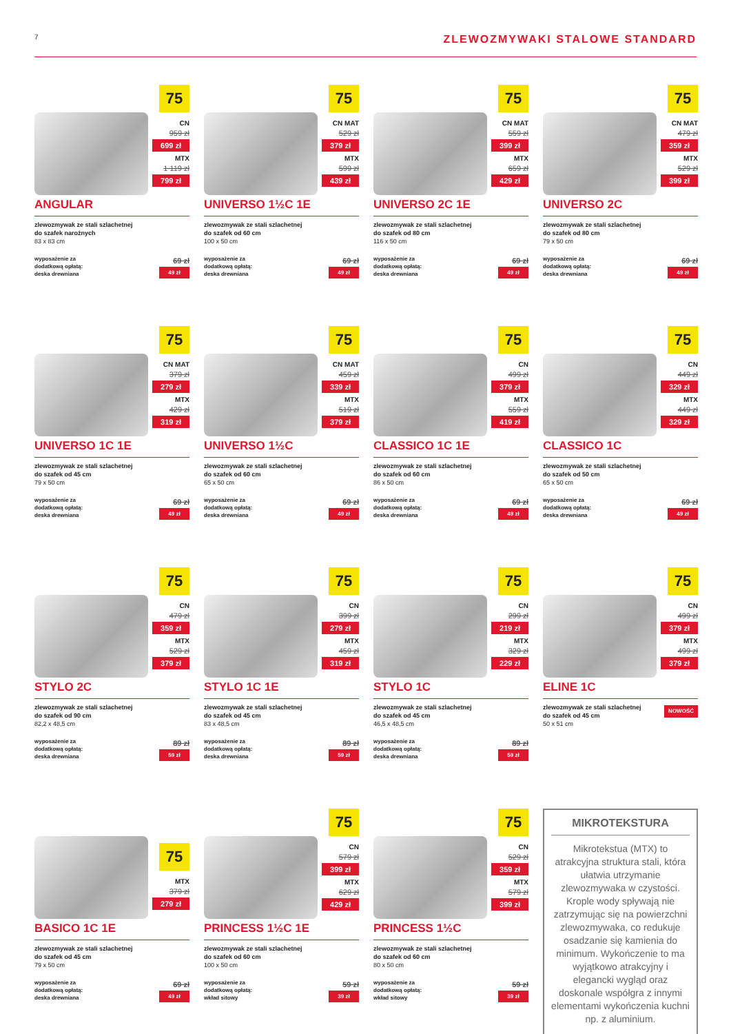7 ZLEWOZMYWAKI STALOWE STANDARD
75
CN
959 zł
699 zł
MTX
1 119 zł
799 zł
ANGULAR
zlewozmywak ze stali szlachetnej
do szafek narożnych
83 x 83 cm
wyposażenie za
dodatkową opłatą:
deska drewniana
69 zł
49 zł
75
CN MAT
529 zł
379 zł
MTX
599 zł
439 zł
UNIVERSO 1½C 1E
zlewozmywak ze stali szlachetnej
do szafek od 60 cm
100 x 50 cm
wyposażenie za
dodatkową opłatą:
deska drewniana
69 zł
49 zł
75
CN MAT
559 zł
399 zł
MTX
659 zł
429 zł
UNIVERSO 2C 1E
zlewozmywak ze stali szlachetnej
do szafek od 80 cm
116 x 50 cm
wyposażenie za
dodatkową opłatą:
deska drewniana
69 zł
49 zł
75
CN MAT
479 zł
359 zł
MTX
529 zł
399 zł
UNIVERSO 2C
zlewozmywak ze stali szlachetnej
do szafek od 80 cm
79 x 50 cm
wyposażenie za
dodatkową opłatą:
deska drewniana
69 zł
49 zł
75
CN MAT
379 zł
279 zł
MTX
429 zł
319 zł
UNIVERSO 1C 1E
zlewozmywak ze stali szlachetnej
do szafek od 45 cm
79 x 50 cm
wyposażenie za
dodatkową opłatą:
deska drewniana
69 zł
49 zł
75
CN MAT
459 zł
339 zł
MTX
519 zł
379 zł
UNIVERSO 1½C
zlewozmywak ze stali szlachetnej
do szafek od 60 cm
65 x 50 cm
wyposażenie za
dodatkową opłatą:
deska drewniana
69 zł
49 zł
75
CN
499 zł
379 zł
MTX
559 zł
419 zł
CLASSICO 1C 1E
zlewozmywak ze stali szlachetnej
do szafek od 60 cm
86 x 50 cm
wyposażenie za
dodatkową opłatą:
deska drewniana
69 zł
49 zł
75
CN
449 zł
329 zł
MTX
449 zł
329 zł
CLASSICO 1C
zlewozmywak ze stali szlachetnej
do szafek od 50 cm
65 x 50 cm
wyposażenie za
dodatkową opłatą:
deska drewniana
69 zł
49 zł
75
CN
479 zł
359 zł
MTX
529 zł
379 zł
STYLO 2C
zlewozmywak ze stali szlachetnej
do szafek od 90 cm
82,2 x 48,5 cm
wyposażenie za
dodatkową opłatą:
deska drewniana
89 zł
59 zł
75
CN
399 zł
279 zł
MTX
459 zł
319 zł
STYLO 1C 1E
zlewozmywak ze stali szlachetnej
do szafek od 45 cm
83 x 48,5 cm
wyposażenie za
dodatkową opłatą:
deska drewniana
89 zł
59 zł
75
CN
299 zł
219 zł
MTX
329 zł
229 zł
STYLO 1C
zlewozmywak ze stali szlachetnej
do szafek od 45 cm
46,5 x 48,5 cm
wyposażenie za
dodatkową opłatą:
deska drewniana
89 zł
59 zł
75
CN
499 zł
379 zł
MTX
499 zł
379 zł
ELINE 1C
zlewozmywak ze stali szlachetnej
do szafek od 45 cm
50 x 51 cm NOWOŚĆ
75
MTX
379 zł
279 zł
BASICO 1C 1E
zlewozmywak ze stali szlachetnej
do szafek od 45 cm
79 x 50 cm
wyposażenie za
dodatkową opłatą:
deska drewniana
69 zł
49 zł
75
CN
579 zł
399 zł
MTX
629 zł
429 zł
PRINCESS 1½C 1E
zlewozmywak ze stali szlachetnej
do szafek od 60 cm
100 x 50 cm
wyposażenie za
dodatkową opłatą:
wkład sitowy
59 zł
39 zł
75
CN
529 zł
359 zł
MTX
579 zł
399 zł
PRINCESS 1½C
zlewozmywak ze stali szlachetnej
do szafek od 60 cm
80 x 50 cm
wyposażenie za
dodatkową opłatą:
wkład sitowy
59 zł
39 zł
MIKROTEKSTURA
Mikrotekstua (MTX) to atrakcyjna struktura stali, która ułatwia utrzymanie zlewozmywaka w czystości. Krople wody spływają nie zatrzymując się na powierzchni zlewozmywaka, co redukuje osadzanie się kamienia do minimum. Wykończenie to ma wyjątkowo atrakcyjny i elegancki wygląd oraz doskonale współgra z innymi elementami wykończenia kuchni np. z aluminium.